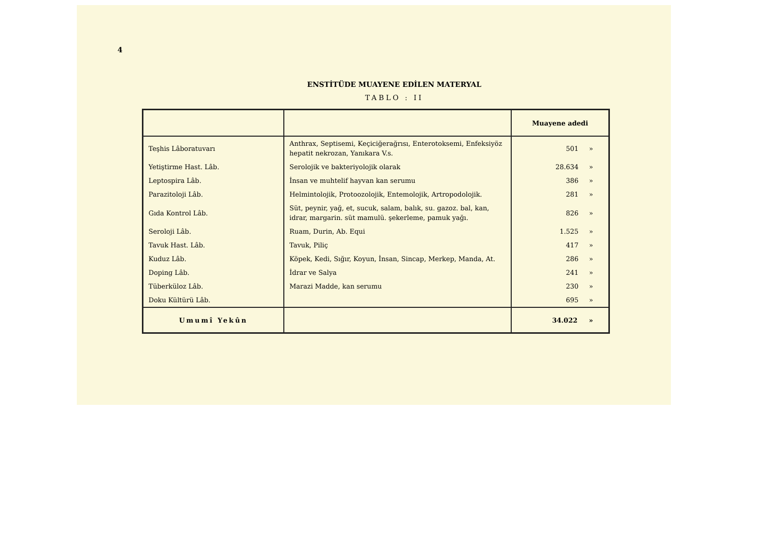4
ENSTİTÜDE MUAYENE EDİLEN MATERYAL
TABLO : II
| | | Muayene adedi |
| --- | --- | --- |
| Teşhis Lâboratuvarı | Anthrax, Septisemi, Keçiciğerağrısı, Enterotoksemi, Enfeksiyöz hepatit nekrozan, Yanıkara V.s. | 501 » |
| Yetiştirme Hast. Lâb. | Serolojik ve bakteriyolojik olarak | 28.634 » |
| Leptospira Lâb. | İnsan ve muhtelif hayvan kan serumu | 386 » |
| Parazitoloji Lâb. | Helmintolojik, Protoozolojik, Entemolojik, Artropodolojik. | 281 » |
| Gıda Kontrol Lâb. | Süt, peynir, yağ, et, sucuk, salam, balık, su. gazoz. bal, kan, idrar, margarin. süt mamulü. şekerleme, pamuk yağı. | 826 » |
| Seroloji Lâb. | Ruam, Durin, Ab. Equi | 1.525 » |
| Tavuk Hast. Lâb. | Tavuk, Piliç | 417 » |
| Kuduz Lâb. | Köpek, Kedi, Sığır, Koyun, İnsan, Sincap, Merkep, Manda, At. | 286 » |
| Doping Lâb. | İdrar ve Salya | 241 » |
| Tüberküloz Lâb. | Marazi Madde, kan serumu | 230 » |
| Doku Kültürü Lâb. | | 695 » |
| Umumî Yekûn | | 34.022 » |